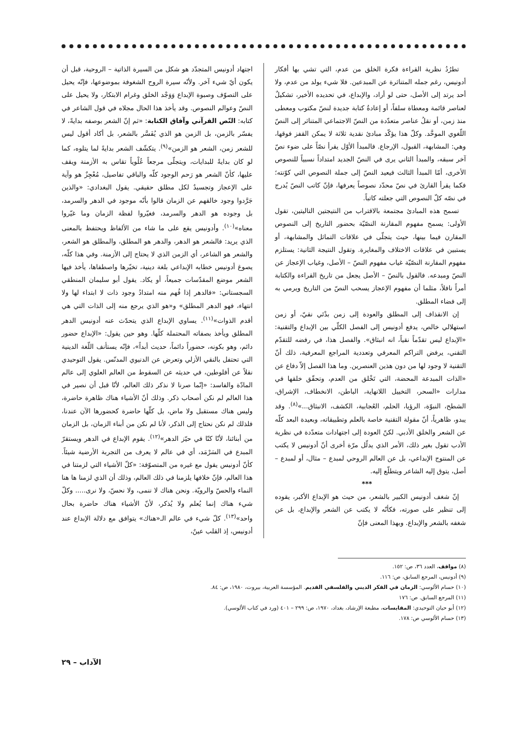تطرُدُ نظرية القراءة فكرة الخلق من عدم، التي تشي بها أفكار أدونيس، رغم جمله المتناثرة عن المبدعين. فلا شيء يولد من عدم، ولا أحد يرتد إلى الأصل، حتى لو أراد، والإبداع، في تحديده الأخير، تشكيلٌ لعناصر قائمة ومعطاة سلفاً، أو إعادةُ كتابة جديدة لنصّ مكتوب ومعطى منذ زمن، أو نقلُ عناصر متعدّدة من النصّ الاجتماعي المتناثر إلى النصّ اللّغوي الموحَّد. وكلّ هذا يؤكّد مبادئ نقدية ثلاثة لا يمكن القفز فوقها، وهي: المشابهة، القبول، الإرجاع. فالمبدأ الأوّل يقرأ نصّاً على ضوء نصّ آخر سبقه، والمبدأ الثاني يرى في النصّ الجديد امتداداً نسبياً للنصوص الأخرى، أمّا المبدأ الثالث فيعيد النصّ إلى جملة النصوص التي كوّنته؛ فكما يقرأ القارئ في نصّ محدّد نصوصاً يعرفها، فإنّ كاتب النصّ يُدرج في نصّه كلّ النصوص التي جعلته كاتباً.
تسمح هذه المبادئ مجتمعة بالاقتراب من النتيجتين التاليتين، تقول الأولى: يسمح مفهوم المقارنة النصّيّة بحضور التاريخ إلى النصوص المقارن فيما بينها، حيث يتجلّى في علاقات التماثل والمشابهة، أو يستبين في علاقات الاختلاف والمغايرة. وتقول النتيجة الثانية: يستلزم مفهوم المقارنة النصّيّة غياب مفهوم النصّ – الأصل، وغياب الإعجاز عن النصّ ومبدعه. فالقول بالنصّ – الأصل يجعل من تاريخ القراءة والكتابة أمراً نافلاً، مثلما أن مفهوم الإعجاز يسحب النصّ من التاريخ ويرمي به إلى فضاء المطلق.
إن الانقذاف إلى المطلق والعودة إلى زمن بدْئي نقيّ، أو زمن استهلالي خالص، يدفع أدونيس إلى الفصل الكلّي بين الإبداع والتقنية: «الإبداع ليس تقدّماً نقياً، انه انبثاق». والفصل هذا، في رفضه للتقدّم التقني، يرفض التراكم المعرفي وتعددية المراجع المعرفية، ذلك أنّ التقنية لا وجود لها من دون هذين العنصرين. وما هذا الفصل إلاّ دفاع عن «الذات المبدعة المحضة، التي تَخْلق من العدم، وتحقّق خلقها في مدارات «السحر، التخييل اللانهاية، الباطن، الانخطاف، الإشراق، الشطح، النبوّة، الرؤيا، الحلم، العُجابية، الكشف، الانبثاق...»<sup>(٨)</sup>. وقد يبدو، ظاهرياً، أنّ مقولة التقنية خاصة بالعلم وتطبيقاته، وبعيدة البعد كلّه عن الشعر والخلق الأدبي. لكنّ العودة إلى اجتهادات متعدّدة في نظرية الأدب تقول بغير ذلك، الأمر الذي يدلّل مرّة أخرى أنّ أدونيس لا يكتب عن المنتوج الإبداعي، بل عن العالم الروحي لمبدع – مثال، أو لمبدع – أصل، يتوق إليه الشاعر ويتطلّع إليه.
***
إنّ شغف أدونيس الكبير بالشعر، من حيث هو الإبداع الأكبر، يقوده إلى تنظير على صورته، فكأنّه لا يكتب عن الشعر والإبداع، بل عن شغفه بالشعر والإبداع. وبهذا المعنى فإنّ
اجتهاد أدونيس المتجدّد هو شكل من السيرة الذاتية – الروحية، قبل أن يكون أيّ شيء آخر. ولأنّه سيرة الروح الشغوفة بموضوعها، فإنّه يحيل على التصوّف وصبوة الإبداع وَوَجْد الخلق وغرام الابتكار، ولا يحيل على النصّ وعوالم النصوص. وقد يأخذ هذا الحال مجلاه في قول الشاعر في كتابه: النّص القرآني وآفاق الكتابة: «ثم إنّ الشعر بوصفه بدايةً، لا يفسّر بالزمن، بل الزمن هو الذي يُفَسَّر بالشعر، بل أكاد أقول ليس للشعر زمن، الشعر هو الزمن»<sup>(٩)</sup>. يتكشّف الشعر بدايةً لما يتلوه، كما لو كان بدايةً للبدايات، ويتجلّى مرجعاً عُلْوياً تقاس به الأزمنة ويقف عليها، كأنّ الشعر هو رَحم الوجود كلّه والباقي تفاصيل، مُعْجِزٌ هو وآية على الإعجاز وتجسيدٌ لكل مطلق حقيقي. يقول البغدادي: «والذين جَرَّدوا وجود خالقهم عن الزمان قالوا بأنّه موجود في الدهر والسرمد، بل وجوده هو الدهر والسرمد، فغيّروا لفظة الزمان وما غيّروا معناه»<sup>(١٠)</sup>. وأدونيس يقع على ما شاء من الألفاظ ويحتفظ بالمعنى الذي يريد: فالشعر هو الدهر، والدهر هو المطلق، والمطلق هو الشعر، والشعر هو الشاعر، أي الزمن الذي لا يحتاج إلى الأزمنة. وفي هذا كلّه، يصوغ أدونيس خطابه الإبداعي بلغة دينية، تخيّرها واصطفاها، يأخذ فيها الشعر موضع المقدّسات جميعاً، أو يكاد. يقول أبو سليمان المنطقي السجستاني: «فالدهر إذا فُهم منه امتدادُ وجود ذات لا ابتداء لها ولا انتهاء، فهو الدهر المطلق» و«هو الذي يرجع منه إلى الذات التي هي أقدم الذوات»<sup>(١١)</sup>. يساوي الإبداع الذي يتحدّث عنه أدونيس الدهر المطلق ويأخذ بصفاته المحتملة كلّها. وهو حين يقول: «الإبداع حضور دائم، وهو بكونه، حضوراً دائماً، حديث أبداً»، فإنّه يستأنف اللّغة الدينية التي تحتفل بالنقي الأزلي وتعرض عن الدنيوي المدنّس. يقول التوحيدي نقلاً عن أفلوطين، في حديثه عن السقوط من العالم العلوي إلى عالم المادّة والفاسد: «إنّما صرنا لا نذكر ذلك العالم، لأنّا قبل أن نصير في هذا العالم لم نكن أصحاب ذكر. وذلك أنّ الأشياء هناك ظاهرة حاضرة، وليس هناك مستقبل ولا ماض، بل كلّها حاضرة كحضورها الآن عندنا، فلذلك لم نكن نحتاج إلى الذكر، لأنا لم نكن من أبناء الزمان، بل الزمان من أبنائنا، لأنّا كنّا في حيّز الدهر»<sup>(١٢)</sup>. يقوم الإبداع في الدهر ويستقرّ المبدع في السَرْمَد، أي في عالم لا يعرف من التجربة الأرضية شيئاً. كأنّ أدونيس يقول مع غيره من المتصوّفة: «كلّ الأشياء التي لزمتنا في هذا العالم، فإنّ خلافها يلزمنا في ذلك العالم، وذلك أن الذي لزمنا ها هنا النماء والحسّ والرويّة. ونحن هناك لا ننمى، ولا نحسّ، ولا نرى..... وكلّ شيء هناك إنما يُعلم ولا يُذكر، لأنّ الأشياء هناك حاضرة بحال واحد»<sup>(١٣)</sup>. كلّ شيء في عالم الـ«هناك» يتوافق مع دلالة الإبداع عند أدونيس، إذ القلب عينٌ،
(٨) مواقف، العدد ٣٦، ص: ١٥٢.
(٩) أدونيس، المرجع السابق، ص: ١١٦.
(١٠) حسام الألوسي: الزمان في الفكر الديني والفلسفي القديم. المؤسسة العربية، بيروت، ١٩٨٠، ص: ٨٤.
(١١) المرجع السابق. ص: ١٧٦
(١٢) أبو حيان التوحيدي: المقابسات، مطبعة الإرشاد، بغداد، ١٩٧٠، ص: ٢٩٩ – ٤٠١ (ورد في كتاب الألوسي).
(١٣) حسام الألوسي ص: ١٧٨.
الآداب – ٢٩